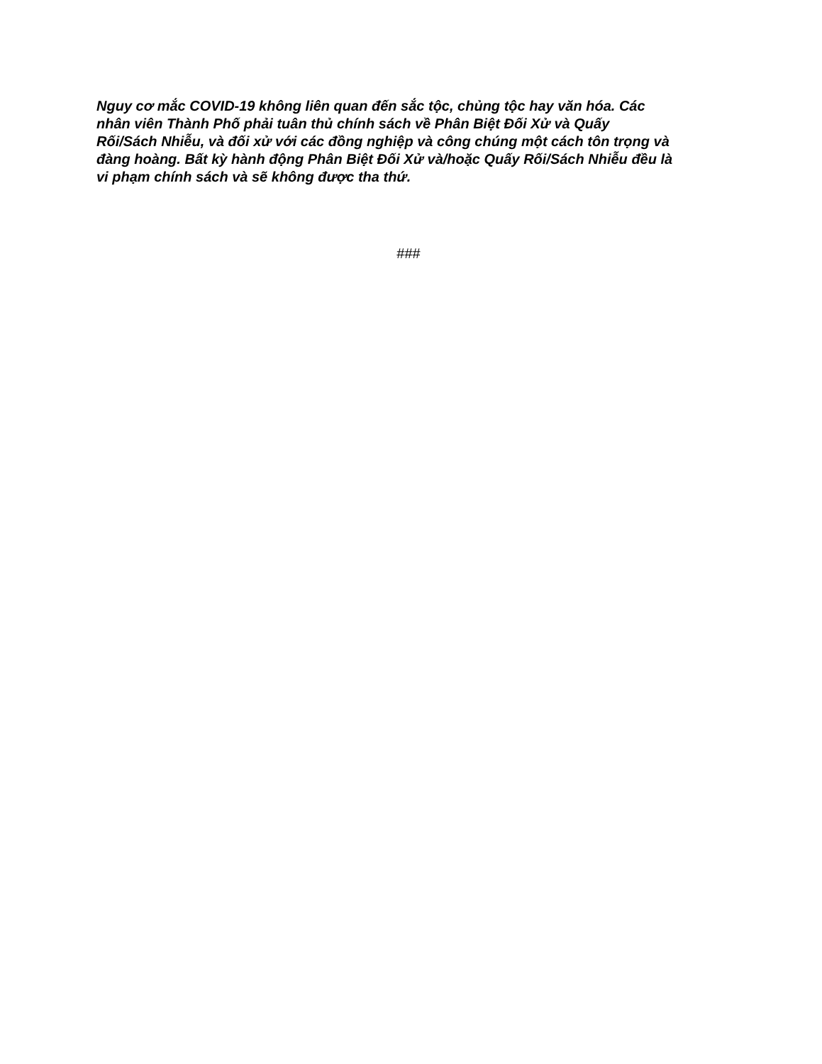Nguy cơ mắc COVID-19 không liên quan đến sắc tộc, chủng tộc hay văn hóa. Các
nhân viên Thành Phố phải tuân thủ chính sách về Phân Biệt Đối Xử và Quấy
Rối/Sách Nhiễu, và đối xử với các đồng nghiệp và công chúng một cách tôn trọng và
đàng hoàng. Bất kỳ hành động Phân Biệt Đối Xử và/hoặc Quấy Rối/Sách Nhiễu đều là
vi phạm chính sách và sẽ không được tha thứ.
###